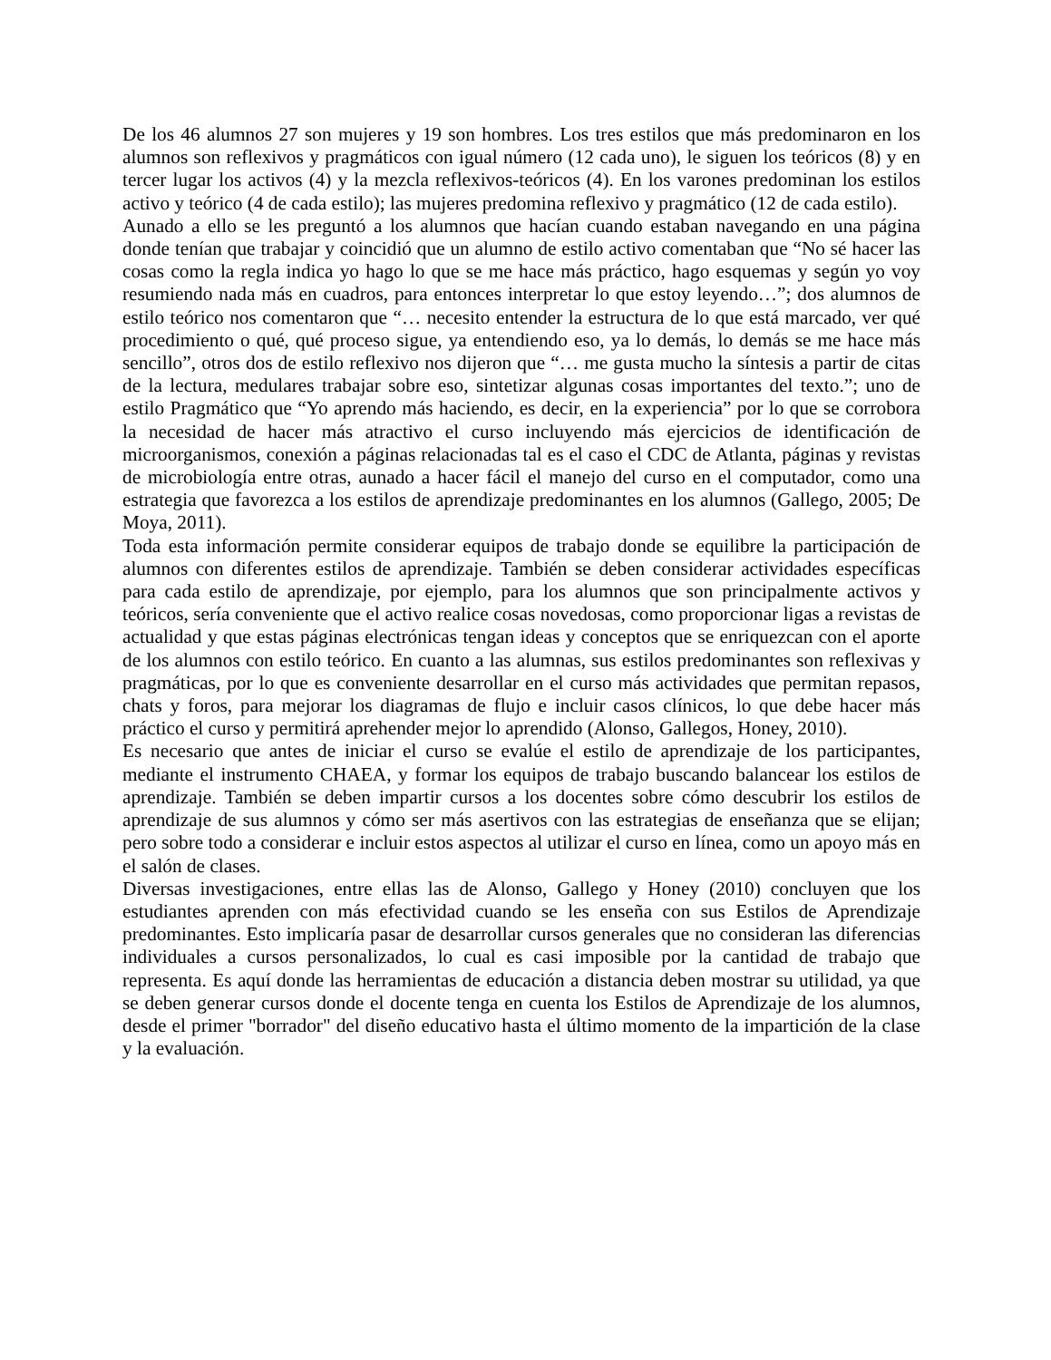De los 46 alumnos 27 son mujeres y 19 son hombres. Los tres estilos que más predominaron en los alumnos son reflexivos y pragmáticos con igual número (12 cada uno), le siguen los teóricos (8) y en tercer lugar los activos (4) y la mezcla reflexivos-teóricos (4). En los varones predominan los estilos activo y teórico (4 de cada estilo); las mujeres predomina reflexivo y pragmático (12 de cada estilo).
Aunado a ello se les preguntó a los alumnos que hacían cuando estaban navegando en una página donde tenían que trabajar y coincidió que un alumno de estilo activo comentaban que “No sé hacer las cosas como la regla indica yo hago lo que se me hace más práctico, hago esquemas y según yo voy resumiendo nada más en cuadros, para entonces interpretar lo que estoy leyendo…”; dos alumnos de estilo teórico nos comentaron que “… necesito entender la estructura de lo que está marcado, ver qué procedimiento o qué, qué proceso sigue, ya entendiendo eso, ya lo demás, lo demás se me hace más sencillo”, otros dos de estilo reflexivo nos dijeron que “… me gusta mucho la síntesis a partir de citas de la lectura, medulares trabajar sobre eso, sintetizar algunas cosas importantes del texto.”; uno de estilo Pragmático que “Yo aprendo más haciendo, es decir, en la experiencia” por lo que se corrobora la necesidad de hacer más atractivo el curso incluyendo más ejercicios de identificación de microorganismos, conexión a páginas relacionadas tal es el caso el CDC de Atlanta, páginas y revistas de microbiología entre otras, aunado a hacer fácil el manejo del curso en el computador, como una estrategia que favorezca a los estilos de aprendizaje predominantes en los alumnos (Gallego, 2005; De Moya, 2011).
Toda esta información permite considerar equipos de trabajo donde se equilibre la participación de alumnos con diferentes estilos de aprendizaje. También se deben considerar actividades específicas para cada estilo de aprendizaje, por ejemplo, para los alumnos que son principalmente activos y teóricos, sería conveniente que el activo realice cosas novedosas, como proporcionar ligas a revistas de actualidad y que estas páginas electrónicas tengan ideas y conceptos que se enriquezcan con el aporte de los alumnos con estilo teórico. En cuanto a las alumnas, sus estilos predominantes son reflexivas y pragmáticas, por lo que es conveniente desarrollar en el curso más actividades que permitan repasos, chats y foros, para mejorar los diagramas de flujo e incluir casos clínicos, lo que debe hacer más práctico el curso y permitirá aprehender mejor lo aprendido (Alonso, Gallegos, Honey, 2010).
Es necesario que antes de iniciar el curso se evalúe el estilo de aprendizaje de los participantes, mediante el instrumento CHAEA, y formar los equipos de trabajo buscando balancear los estilos de aprendizaje. También se deben impartir cursos a los docentes sobre cómo descubrir los estilos de aprendizaje de sus alumnos y cómo ser más asertivos con las estrategias de enseñanza que se elijan; pero sobre todo a considerar e incluir estos aspectos al utilizar el curso en línea, como un apoyo más en el salón de clases.
Diversas investigaciones, entre ellas las de Alonso, Gallego y Honey (2010) concluyen que los estudiantes aprenden con más efectividad cuando se les enseña con sus Estilos de Aprendizaje predominantes. Esto implicaría pasar de desarrollar cursos generales que no consideran las diferencias individuales a cursos personalizados, lo cual es casi imposible por la cantidad de trabajo que representa. Es aquí donde las herramientas de educación a distancia deben mostrar su utilidad, ya que se deben generar cursos donde el docente tenga en cuenta los Estilos de Aprendizaje de los alumnos, desde el primer "borrador" del diseño educativo hasta el último momento de la impartición de la clase y la evaluación.